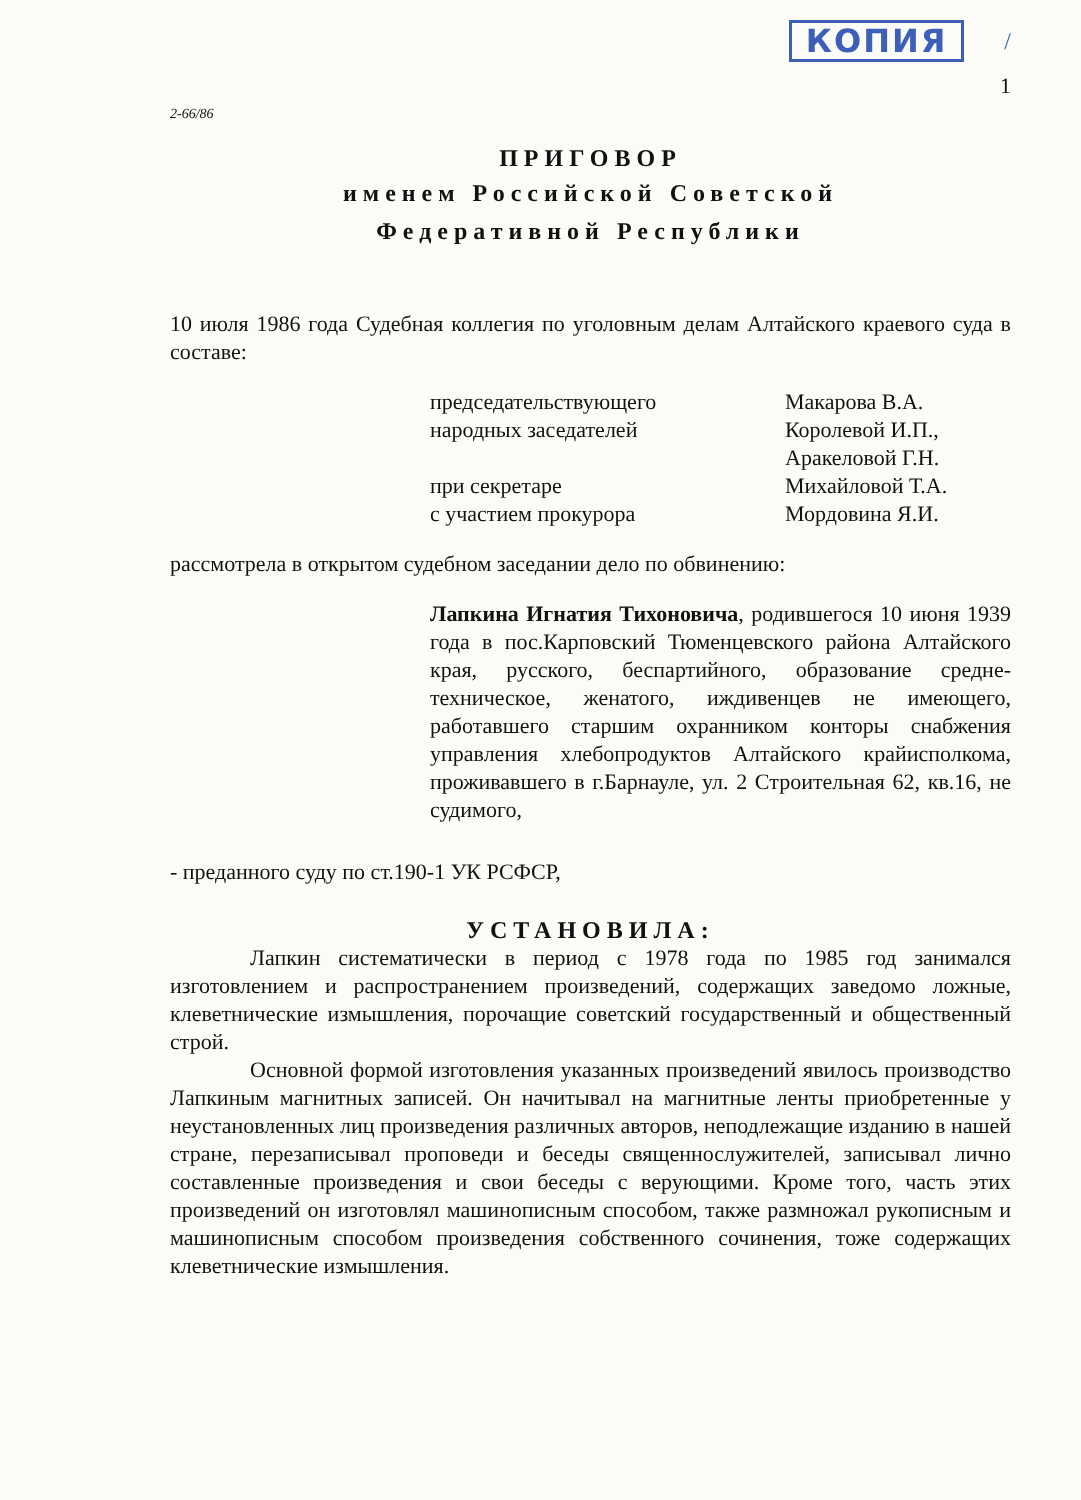КОПИЯ /
1
2-66/86
ПРИГОВОР
именем Российской Советской
Федеративной Республики
10 июля 1986 года Судебная коллегия по уголовным делам Алтайского краевого суда в составе:
председательствующего
Макарова В.А.
народных заседателей
Королевой И.П.,
Аракеловой Г.Н.
при секретаре
Михайловой Т.А.
с участием прокурора
Мордовина Я.И.
рассмотрела в открытом судебном заседании дело по обвинению:
Лапкина Игнатия Тихоновича, родившегося 10 июня 1939 года в пос.Карповский Тюменцевского района Алтайского края, русского, беспартийного, образование средне-техническое, женатого, иждивенцев не имеющего, работавшего старшим охранником конторы снабжения управления хлебопродуктов Алтайского крайисполкома, проживавшего в г.Барнауле, ул. 2 Строительная 62, кв.16, не судимого,
- преданного суду по ст.190-1 УК РСФСР,
УСТАНОВИЛА:
Лапкин систематически в период с 1978 года по 1985 год занимался изготовлением и распространением произведений, содержащих заведомо ложные, клеветнические измышления, порочащие советский государственный и общественный строй.
Основной формой изготовления указанных произведений явилось производство Лапкиным магнитных записей. Он начитывал на магнитные ленты приобретенные у неустановленных лиц произведения различных авторов, неподлежащие изданию в нашей стране, перезаписывал проповеди и беседы священнослужителей, записывал лично составленные произведения и свои беседы с верующими. Кроме того, часть этих произведений он изготовлял машинописным способом, также размножал рукописным и машинописным способом произведения собственного сочинения, тоже содержащих клеветнические измышления.